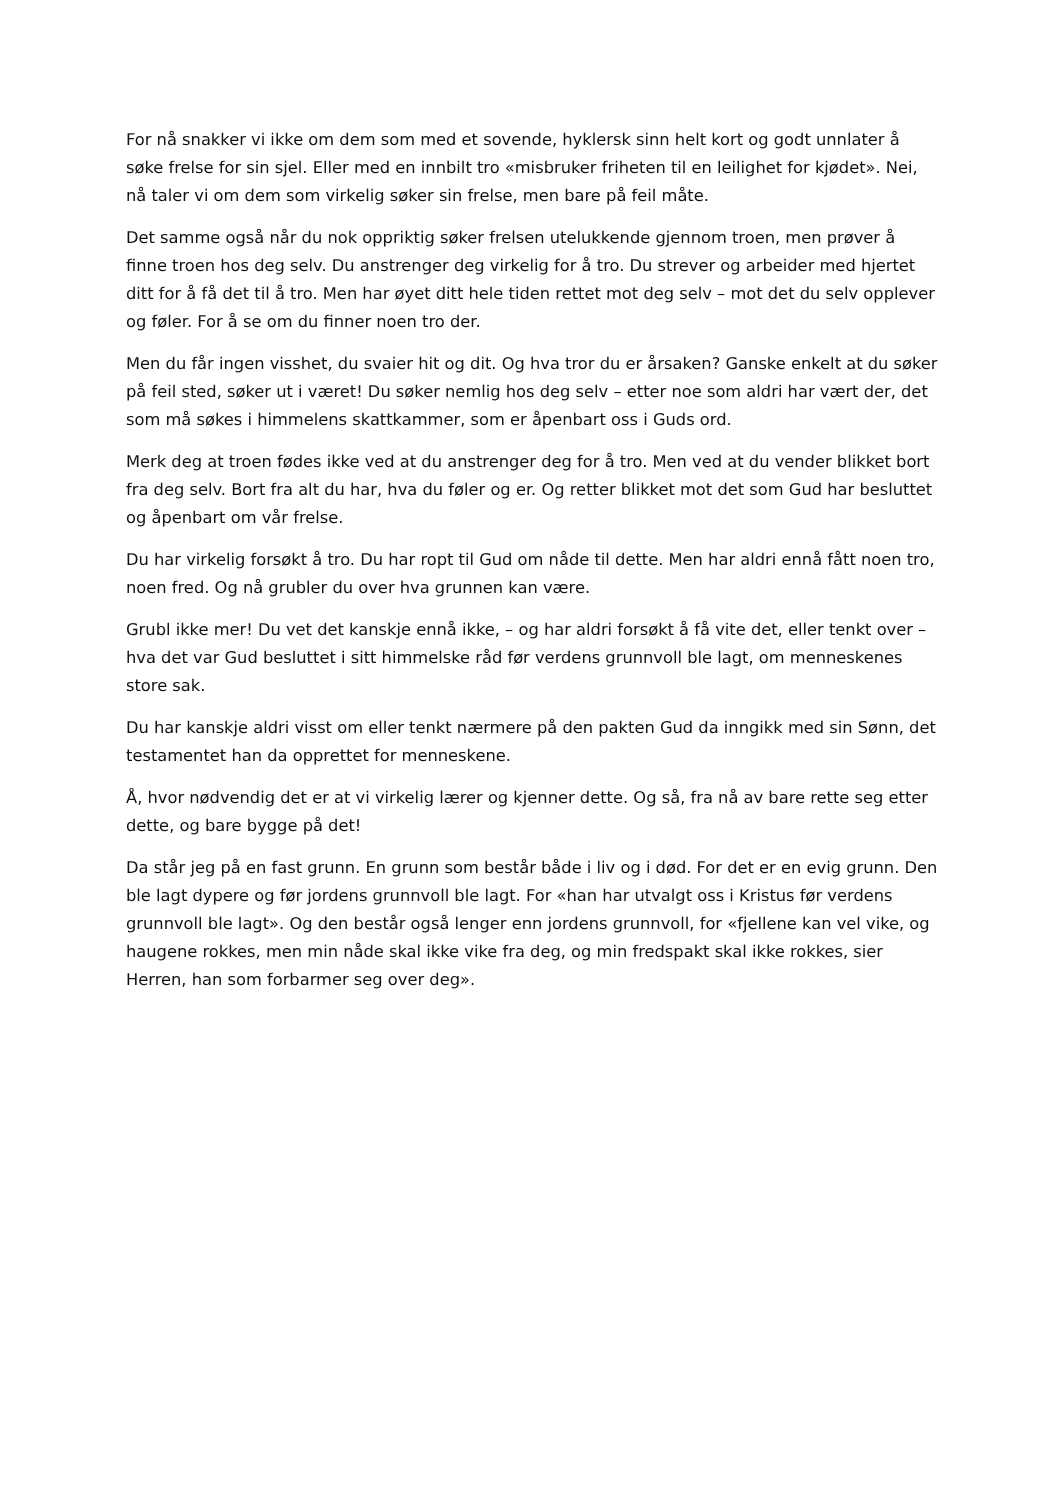For nå snakker vi ikke om dem som med et sovende, hyklersk sinn helt kort og godt unnlater å søke frelse for sin sjel. Eller med en innbilt tro «misbruker friheten til en leilighet for kjødet». Nei, nå taler vi om dem som virkelig søker sin frelse, men bare på feil måte.
Det samme også når du nok oppriktig søker frelsen utelukkende gjennom troen, men prøver å finne troen hos deg selv. Du anstrenger deg virkelig for å tro. Du strever og arbeider med hjertet ditt for å få det til å tro. Men har øyet ditt hele tiden rettet mot deg selv – mot det du selv opplever og føler. For å se om du finner noen tro der.
Men du får ingen visshet, du svaier hit og dit. Og hva tror du er årsaken? Ganske enkelt at du søker på feil sted, søker ut i været! Du søker nemlig hos deg selv – etter noe som aldri har vært der, det som må søkes i himmelens skattkammer, som er åpenbart oss i Guds ord.
Merk deg at troen fødes ikke ved at du anstrenger deg for å tro. Men ved at du vender blikket bort fra deg selv. Bort fra alt du har, hva du føler og er. Og retter blikket mot det som Gud har besluttet og åpenbart om vår frelse.
Du har virkelig forsøkt å tro. Du har ropt til Gud om nåde til dette. Men har aldri ennå fått noen tro, noen fred. Og nå grubler du over hva grunnen kan være.
Grubl ikke mer! Du vet det kanskje ennå ikke, – og har aldri forsøkt å få vite det, eller tenkt over – hva det var Gud besluttet i sitt himmelske råd før verdens grunnvoll ble lagt, om menneskenes store sak.
Du har kanskje aldri visst om eller tenkt nærmere på den pakten Gud da inngikk med sin Sønn, det testamentet han da opprettet for menneskene.
Å, hvor nødvendig det er at vi virkelig lærer og kjenner dette. Og så, fra nå av bare rette seg etter dette, og bare bygge på det!
Da står jeg på en fast grunn. En grunn som består både i liv og i død. For det er en evig grunn. Den ble lagt dypere og før jordens grunnvoll ble lagt. For «han har utvalgt oss i Kristus før verdens grunnvoll ble lagt». Og den består også lenger enn jordens grunnvoll, for «fjellene kan vel vike, og haugene rokkes, men min nåde skal ikke vike fra deg, og min fredspakt skal ikke rokkes, sier Herren, han som forbarmer seg over deg».